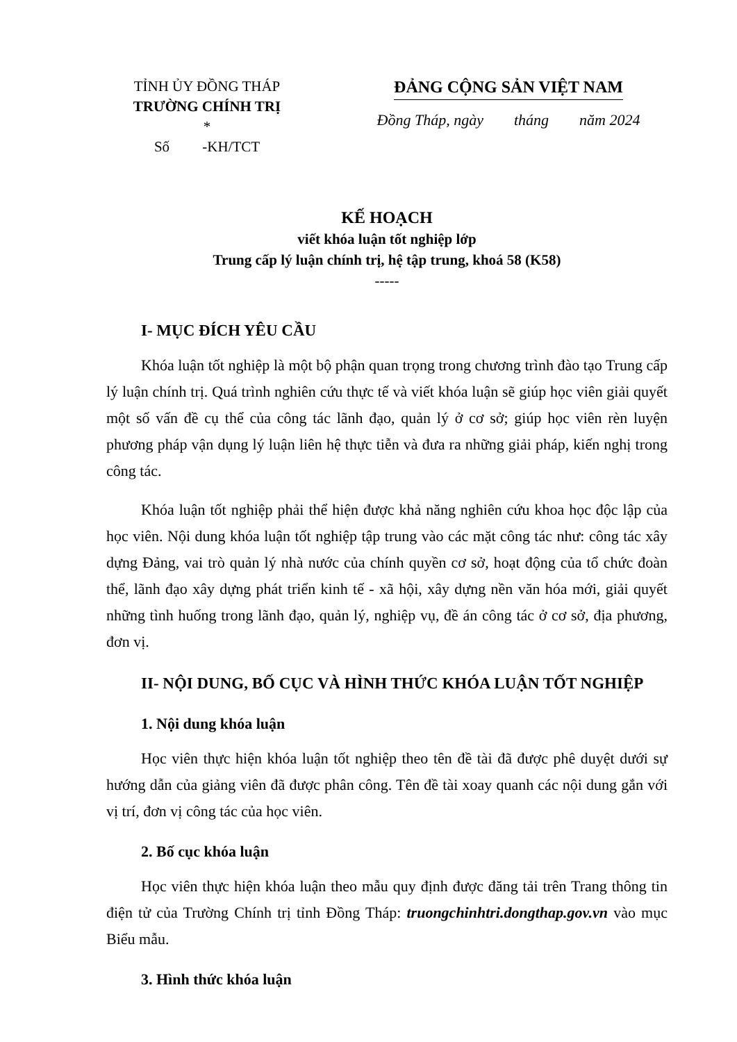TỈNH ỦY ĐỒNG THÁP
TRƯỜNG CHÍNH TRỊ
*
Số -KH/TCT
ĐẢNG CỘNG SẢN VIỆT NAM
Đồng Tháp, ngày tháng năm 2024
KẾ HOẠCH
viết khóa luận tốt nghiệp lớp
Trung cấp lý luận chính trị, hệ tập trung, khoá 58 (K58)
-----
I- MỤC ĐÍCH YÊU CẦU
Khóa luận tốt nghiệp là một bộ phận quan trọng trong chương trình đào tạo Trung cấp lý luận chính trị. Quá trình nghiên cứu thực tế và viết khóa luận sẽ giúp học viên giải quyết một số vấn đề cụ thể của công tác lãnh đạo, quản lý ở cơ sở; giúp học viên rèn luyện phương pháp vận dụng lý luận liên hệ thực tiễn và đưa ra những giải pháp, kiến nghị trong công tác.
Khóa luận tốt nghiệp phải thể hiện được khả năng nghiên cứu khoa học độc lập của học viên. Nội dung khóa luận tốt nghiệp tập trung vào các mặt công tác như: công tác xây dựng Đảng, vai trò quản lý nhà nước của chính quyền cơ sở, hoạt động của tổ chức đoàn thể, lãnh đạo xây dựng phát triển kinh tế - xã hội, xây dựng nền văn hóa mới, giải quyết những tình huống trong lãnh đạo, quản lý, nghiệp vụ, đề án công tác ở cơ sở, địa phương, đơn vị.
II- NỘI DUNG, BỐ CỤC VÀ HÌNH THỨC KHÓA LUẬN TỐT NGHIỆP
1. Nội dung khóa luận
Học viên thực hiện khóa luận tốt nghiệp theo tên đề tài đã được phê duyệt dưới sự hướng dẫn của giảng viên đã được phân công. Tên đề tài xoay quanh các nội dung gắn với vị trí, đơn vị công tác của học viên.
2. Bố cục khóa luận
Học viên thực hiện khóa luận theo mẫu quy định được đăng tải trên Trang thông tin điện tử của Trường Chính trị tỉnh Đồng Tháp: truongchinhtri.dongthap.gov.vn vào mục Biểu mẫu.
3. Hình thức khóa luận